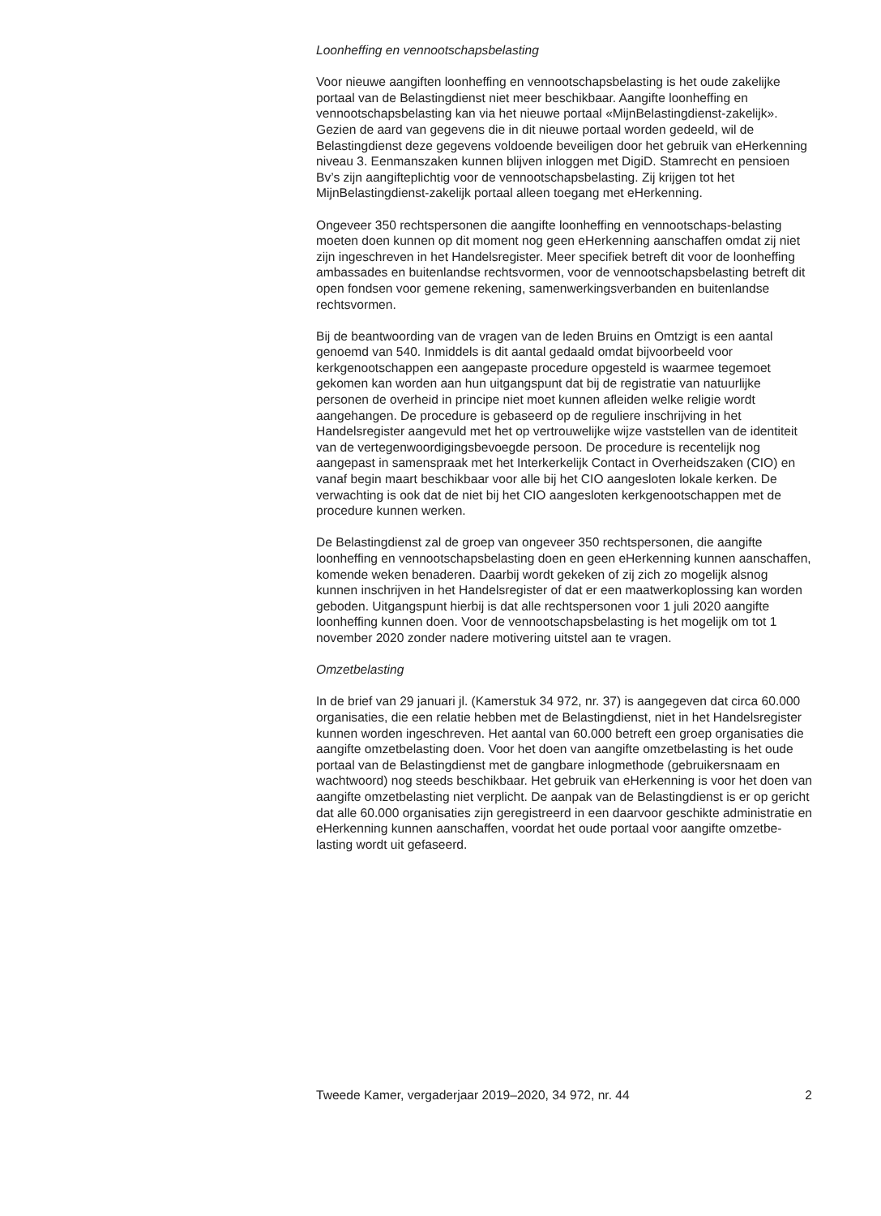Loonheffing en vennootschapsbelasting
Voor nieuwe aangiften loonheffing en vennootschapsbelasting is het oude zakelijke portaal van de Belastingdienst niet meer beschikbaar. Aangifte loonheffing en vennootschapsbelasting kan via het nieuwe portaal «MijnBelastingdienst-zakelijk». Gezien de aard van gegevens die in dit nieuwe portaal worden gedeeld, wil de Belastingdienst deze gegevens voldoende beveiligen door het gebruik van eHerkenning niveau 3. Eenmanszaken kunnen blijven inloggen met DigiD. Stamrecht en pensioen Bv’s zijn aangifteplichtig voor de vennootschapsbelasting. Zij krijgen tot het MijnBelastingdienst-zakelijk portaal alleen toegang met eHerkenning.
Ongeveer 350 rechtspersonen die aangifte loonheffing en vennootschaps-belasting moeten doen kunnen op dit moment nog geen eHerkenning aanschaffen omdat zij niet zijn ingeschreven in het Handelsregister. Meer specifiek betreft dit voor de loonheffing ambassades en buitenlandse rechtsvormen, voor de vennootschapsbelasting betreft dit open fondsen voor gemene rekening, samenwerkingsverbanden en buitenlandse rechtsvormen.
Bij de beantwoording van de vragen van de leden Bruins en Omtzigt is een aantal genoemd van 540. Inmiddels is dit aantal gedaald omdat bijvoorbeeld voor kerkgenootschappen een aangepaste procedure opgesteld is waarmee tegemoet gekomen kan worden aan hun uitgangspunt dat bij de registratie van natuurlijke personen de overheid in principe niet moet kunnen afleiden welke religie wordt aangehangen. De procedure is gebaseerd op de reguliere inschrijving in het Handelsregister aangevuld met het op vertrouwelijke wijze vaststellen van de identiteit van de vertegenwoordigingsbevoegde persoon. De procedure is recentelijk nog aangepast in samenspraak met het Interkerkelijk Contact in Overheidszaken (CIO) en vanaf begin maart beschikbaar voor alle bij het CIO aangesloten lokale kerken. De verwachting is ook dat de niet bij het CIO aangesloten kerkgenootschappen met de procedure kunnen werken.
De Belastingdienst zal de groep van ongeveer 350 rechtspersonen, die aangifte loonheffing en vennootschapsbelasting doen en geen eHerkenning kunnen aanschaffen, komende weken benaderen. Daarbij wordt gekeken of zij zich zo mogelijk alsnog kunnen inschrijven in het Handelsregister of dat er een maatwerkoplossing kan worden geboden. Uitgangspunt hierbij is dat alle rechtspersonen voor 1 juli 2020 aangifte loonheffing kunnen doen. Voor de vennootschapsbelasting is het mogelijk om tot 1 november 2020 zonder nadere motivering uitstel aan te vragen.
Omzetbelasting
In de brief van 29 januari jl. (Kamerstuk 34 972, nr. 37) is aangegeven dat circa 60.000 organisaties, die een relatie hebben met de Belastingdienst, niet in het Handelsregister kunnen worden ingeschreven. Het aantal van 60.000 betreft een groep organisaties die aangifte omzetbelasting doen. Voor het doen van aangifte omzetbelasting is het oude portaal van de Belastingdienst met de gangbare inlogmethode (gebruikersnaam en wachtwoord) nog steeds beschikbaar. Het gebruik van eHerkenning is voor het doen van aangifte omzetbelasting niet verplicht. De aanpak van de Belastingdienst is er op gericht dat alle 60.000 organisaties zijn geregistreerd in een daarvoor geschikte administratie en eHerkenning kunnen aanschaffen, voordat het oude portaal voor aangifte omzetbe-lasting wordt uit gefaseerd.
Tweede Kamer, vergaderjaar 2019–2020, 34 972, nr. 44 2